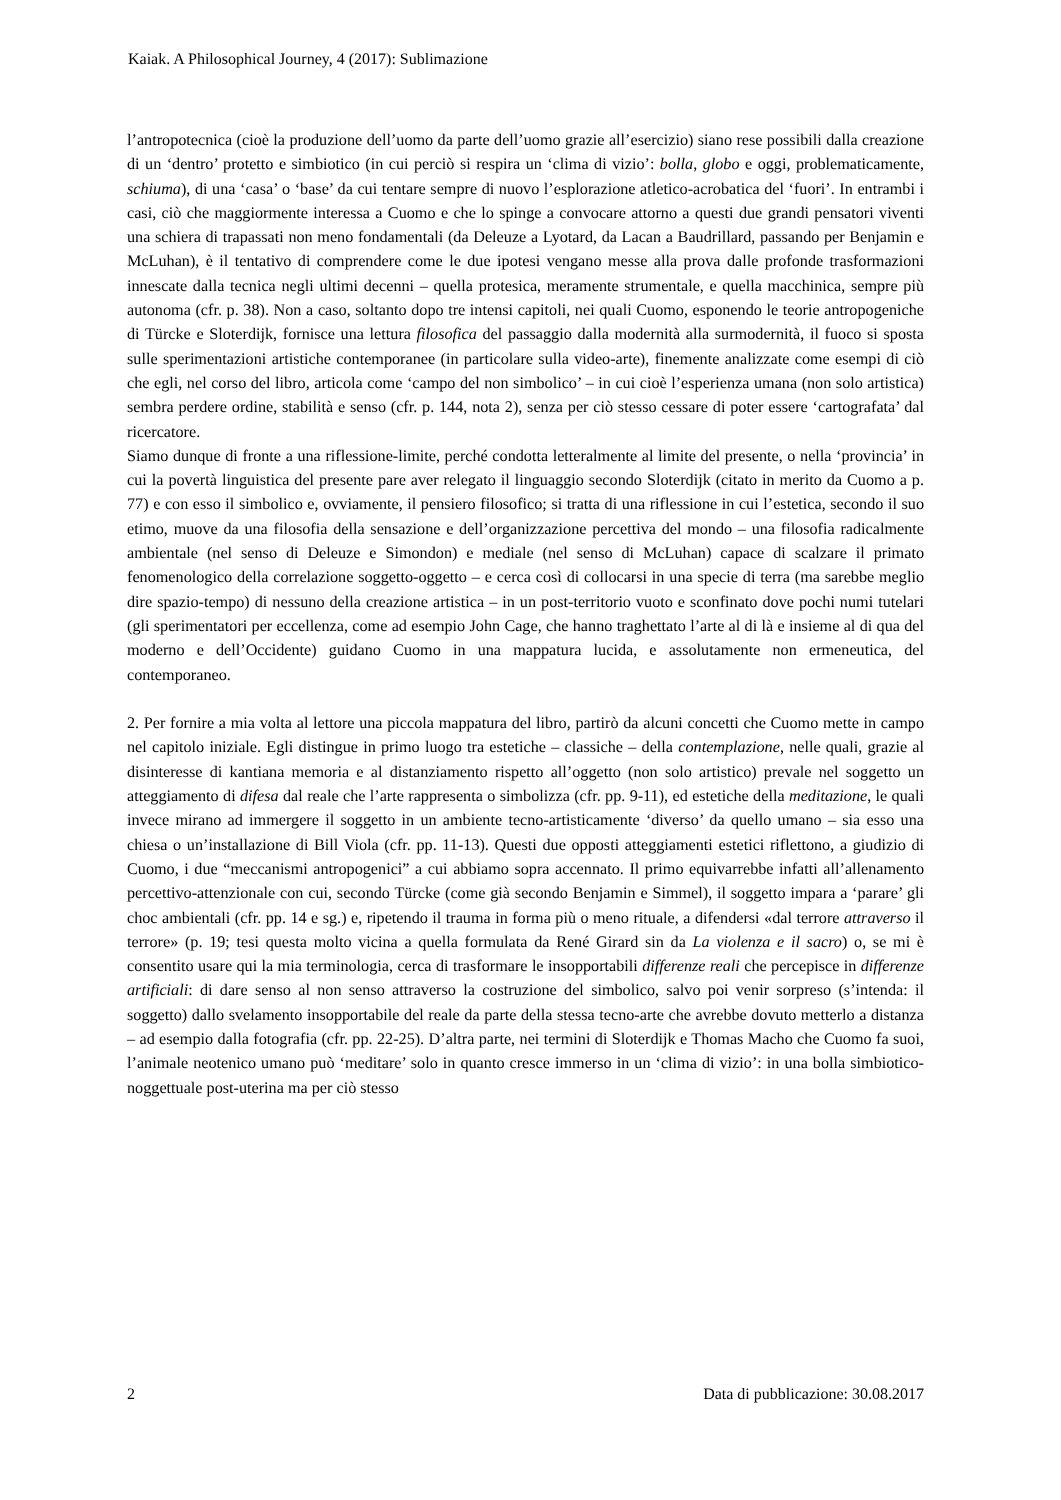Kaiak. A Philosophical Journey, 4 (2017): Sublimazione
l’antropotecnica (cioè la produzione dell’uomo da parte dell’uomo grazie all’esercizio) siano rese possibili dalla creazione di un ‘dentro’ protetto e simbiotico (in cui perciò si respira un ‘clima di vizio’: bolla, globo e oggi, problematicamente, schiuma), di una ‘casa’ o ‘base’ da cui tentare sempre di nuovo l’esplorazione atletico-acrobatica del ‘fuori’. In entrambi i casi, ciò che maggiormente interessa a Cuomo e che lo spinge a convocare attorno a questi due grandi pensatori viventi una schiera di trapassati non meno fondamentali (da Deleuze a Lyotard, da Lacan a Baudrillard, passando per Benjamin e McLuhan), è il tentativo di comprendere come le due ipotesi vengano messe alla prova dalle profonde trasformazioni innescate dalla tecnica negli ultimi decenni – quella protesica, meramente strumentale, e quella macchinica, sempre più autonoma (cfr. p. 38). Non a caso, soltanto dopo tre intensi capitoli, nei quali Cuomo, esponendo le teorie antropogeniche di Türcke e Sloterdijk, fornisce una lettura filosofica del passaggio dalla modernità alla surmodernità, il fuoco si sposta sulle sperimentazioni artistiche contemporanee (in particolare sulla video-arte), finemente analizzate come esempi di ciò che egli, nel corso del libro, articola come ‘campo del non simbolico’ – in cui cioè l’esperienza umana (non solo artistica) sembra perdere ordine, stabilità e senso (cfr. p. 144, nota 2), senza per ciò stesso cessare di poter essere ‘cartografata’ dal ricercatore.
Siamo dunque di fronte a una riflessione-limite, perché condotta letteralmente al limite del presente, o nella ‘provincia’ in cui la povertà linguistica del presente pare aver relegato il linguaggio secondo Sloterdijk (citato in merito da Cuomo a p. 77) e con esso il simbolico e, ovviamente, il pensiero filosofico; si tratta di una riflessione in cui l’estetica, secondo il suo etimo, muove da una filosofia della sensazione e dell’organizzazione percettiva del mondo – una filosofia radicalmente ambientale (nel senso di Deleuze e Simondon) e mediale (nel senso di McLuhan) capace di scalzare il primato fenomenologico della correlazione soggetto-oggetto – e cerca così di collocarsi in una specie di terra (ma sarebbe meglio dire spazio-tempo) di nessuno della creazione artistica – in un post-territorio vuoto e sconfinato dove pochi numi tutelari (gli sperimentatori per eccellenza, come ad esempio John Cage, che hanno traghettato l’arte al di là e insieme al di qua del moderno e dell’Occidente) guidano Cuomo in una mappatura lucida, e assolutamente non ermeneutica, del contemporaneo.
2. Per fornire a mia volta al lettore una piccola mappatura del libro, partirò da alcuni concetti che Cuomo mette in campo nel capitolo iniziale. Egli distingue in primo luogo tra estetiche – classiche – della contemplazione, nelle quali, grazie al disinteresse di kantiana memoria e al distanziamento rispetto all’oggetto (non solo artistico) prevale nel soggetto un atteggiamento di difesa dal reale che l’arte rappresenta o simbolizza (cfr. pp. 9-11), ed estetiche della meditazione, le quali invece mirano ad immergere il soggetto in un ambiente tecno-artisticamente ‘diverso’ da quello umano – sia esso una chiesa o un’installazione di Bill Viola (cfr. pp. 11-13). Questi due opposti atteggiamenti estetici riflettono, a giudizio di Cuomo, i due “meccanismi antropogenici” a cui abbiamo sopra accennato. Il primo equivarrebbe infatti all’allenamento percettivo-attenzionale con cui, secondo Türcke (come già secondo Benjamin e Simmel), il soggetto impara a ‘parare’ gli choc ambientali (cfr. pp. 14 e sg.) e, ripetendo il trauma in forma più o meno rituale, a difendersi «dal terrore attraverso il terrore» (p. 19; tesi questa molto vicina a quella formulata da René Girard sin da La violenza e il sacro) o, se mi è consentito usare qui la mia terminologia, cerca di trasformare le insopportabili differenze reali che percepisce in differenze artificiali: di dare senso al non senso attraverso la costruzione del simbolico, salvo poi venir sorpreso (s’intenda: il soggetto) dallo svelamento insopportabile del reale da parte della stessa tecno-arte che avrebbe dovuto metterlo a distanza – ad esempio dalla fotografia (cfr. pp. 22-25). D’altra parte, nei termini di Sloterdijk e Thomas Macho che Cuomo fa suoi, l’animale neotenico umano può ‘meditare’ solo in quanto cresce immerso in un ‘clima di vizio’: in una bolla simbiotico-noggettuale post-uterina ma per ciò stesso
2 Data di pubblicazione: 30.08.2017